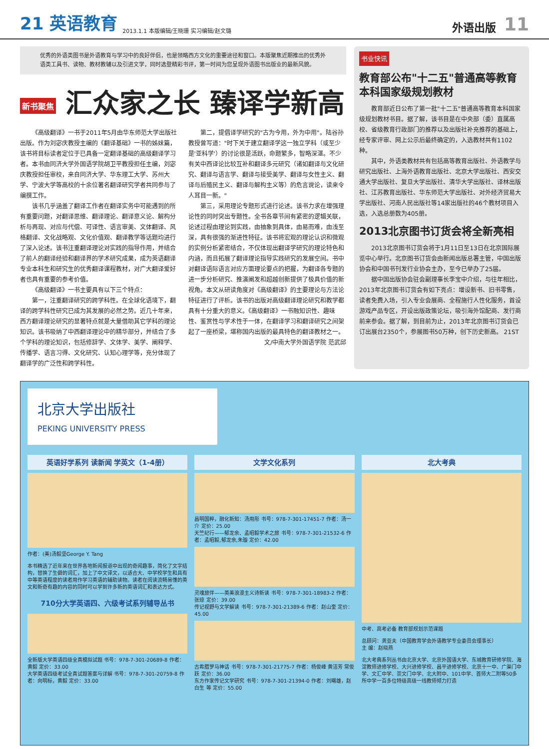21 英语教育
2013.1.1 本版编辑/王晓珊 实习编辑/赵文璐
外语出版
11
优秀的外语类图书是外语教育与学习中的良好伴侣，也是领略西方文化的重要途径和窗口。本版聚焦近期推出的优秀外语类工具书、读物、教材教辅以及引进文学，同时选登精彩书评，第一时间为您呈现外语图书出版业的最新风貌。
新书聚焦 汇众家之长 臻译学新高
《高级翻译》一书于2011年5月由华东师范大学出版社出版。作为刘宓庆教授主编的《翻译基础》一书的姊妹篇，该书将目标读者定位于已具备一定翻译基础的高级翻译学习者。本书由同济大学外国语学院胡卫平教授担任主编，刘宓庆教授担任审校，来自同济大学、华东理工大学、苏州大学、宁波大学等高校的十余位著名翻译研究学者共同参与了编撰工作。
该书几乎涵盖了翻译工作者在翻译实务中可能遇到的所有重要问题，对翻译思维、翻译理论、翻译意义论、解构分析与再现、对应与代偿、可译性、语言审美、文体翻译、风格翻译、文化战略观、文化价值观、翻译教学等话题均进行了深入论述。该书注重翻译理论对实践的指导作用，并结合了前人的翻译经验和翻译界的学术研究成果，成为英语翻译专业本科生和研究生的优秀翻译课程教材，对广大翻译爱好者也具有重要的参考价值。
《高级翻译》一书主要具有以下三个特点：
第一，注重翻译研究的跨学科性。在全球化语境下，翻译的跨学科性研究已成为其发展的必然之势。近几十年来，西方翻译理论研究的显著特点就是大量借助其它学科的理论知识。该书吸纳了中西翻译理论中的精华部分，并结合了多个学科的理论知识，包括修辞学、文体学、美学、阐释学、传播学、语言习得、文化研究、认知心理学等，充分体现了翻译学的广泛性和跨学科性。
第二，提倡译学研究的"古为今用，外为中用"。陆谷孙教授曾写道："时下关于建立翻译学这一独立学科（或至少是'亚科学'）的讨论很是活跃，命题繁多，智略深湛。不少有关中西译论比较互补和翻译多元研究（诸如翻译与文化研究、翻译与语言学、翻译与接受美学、翻译与女性主义、翻译与后殖民主义、翻译与解构主义等）的危言谠论，读来令人耳目一新。"
第三，采用理论专题形式进行论述。该书力求在增强理论性的同时突出专题性。全书各章节间有紧密的逻辑关联，论述过程由理论到实践，由抽象到具体，由易而难，由浅至深，具有很强的渐进性特征。该书将宏观的理论认识和微观的实例分析紧密结合，不仅体现出翻译学研究的理论特色和内涵，而且拓展了翻译理论指导实践研究的发展空间。书中对翻译语际语言对应方面理论要点的把握，为翻译各专题的进一步分析研究、推演阐发和超越创新提供了极具价值的新视角。本文从研读角度对《高级翻译》的主要理论与方法论特征进行了评析。该书的出版对高级翻译理论研究和教学都具有十分重大的意义。《高级翻译》一书融知识性、趣味性、鉴赏性与学术性于一体，在翻译学习和翻译研究之间架起了一座桥梁，堪称国内出版的最具特色的翻译教材之一。
文/中南大学外国语学院 范武邱
书业快讯
教育部公布"十二五"普通高等教育本科国家级规划教材
教育部近日公布了第一批"十二五"普通高等教育本科国家级规划教材书目。据了解，该书目是在中央部（委）直属高校、省级教育行政部门的推荐以及出版社补充推荐的基础上，经专家评审、网上公示后最终确定的，入选教材共有1102种。
其中，外语类教材共有包括高等教育出版社、外语教学与研究出版社、上海外语教育出版社、北京大学出版社、西安交通大学出版社、复旦大学出版社、清华大学出版社、译林出版社、江苏教育出版社、华东师范大学出版社、对外经济贸易大学出版社、河南人民出版社等14家出版社的46个教材项目入选，入选总册数为405册。
2013北京图书订货会将全新亮相
2013北京图书订货会将于1月11日至13日在北京国际展览中心举行。北京图书订货会由新闻出版总署主管，中国出版协会和中国书刊发行业协会主办，至今已举办了25届。
据中国出版协会驻会副理事长李宝中介绍，与往年相比，2013年北京图书订货会有如下亮点：增设新书、旧书零售，读者免费入场，引入专业会展商、全程施行人性化服务，首设游戏产品专区，开设出版政策论坛，吸引海外馆配商、发行商前来参会。据了解，到目前为止，2013年北京图书订货会已订出展台2350个，参展图书50万种，创下历史新高。 21ST
北京大学出版社
PEKING UNIVERSITY PRESS
英语好学系列 读新闻 学英文（1-4册）
作者：(美)汤毅坚George Y. Tang
本书精选了近年来在世界各地新闻报道中出现的奇闻趣事，简化了文字结构，替换了生僻的词汇，加上了中文译文，以适合大、中学校学生和具有中等英语程度的读者用作学习英语的辅助读物。读者在阅读流畅易懂的英文和新奇有趣的内容的同时可以学到许多新的英语词汇和表达方式。
710分大学英语四、六级考试系列辅导丛书
全新版大学英语四级全真模拟试题 书号：978-7-301-20689-8 作者：黄毅 定价：33.00
大学英语四级考试全真试题答案与详解 书号：978-7-301-20759-8 作者：向明标，黄毅 定价：33.00
文学文化系列
昌明国粹，融化新知：汤用彤 书号：978-7-301-17451-7 作者：汤一介 定价：25.00
天竺纪行——郁龙余、孟昭毅学术之旅 书号：978-7-301-21532-6 作者：孟昭毅,郁龙余,朱璇 定价：42.00
灵魂旅伴——英美浪漫主义诗新读 书号：978-7-301-18983-2 作者：张琼 定价：39.00
传记视野与文学解读 书号：978-7-301-21389-6 作者：赵山奎 定价：45.00
古希腊罗马神话 书号：978-7-301-21775-7 作者：杨俊峰 黄洁芳 常俊跃 定价：36.00
东方作家传记文学研究 书号：978-7-301-21394-0 作者：刘曙雄，赵白生 等 定价：55.00
北大考典
中考、高考必备 教育部规划示范课题
总顾问：龚亚夫（中国教育学会外语教学专业委员会理事长）
主 编：赵晓燕
北大考典系列丛书由北京大学、北京外国语大学、东城教育研修学院、海淀教师进修学校、大兴进修学校、昌平进修学校、北京十一中、广渠门中学、文汇中学、崇文门中学、北大附中、101中学、首师大二附等50多所中学一百多位特级高级一线教师倾力打造